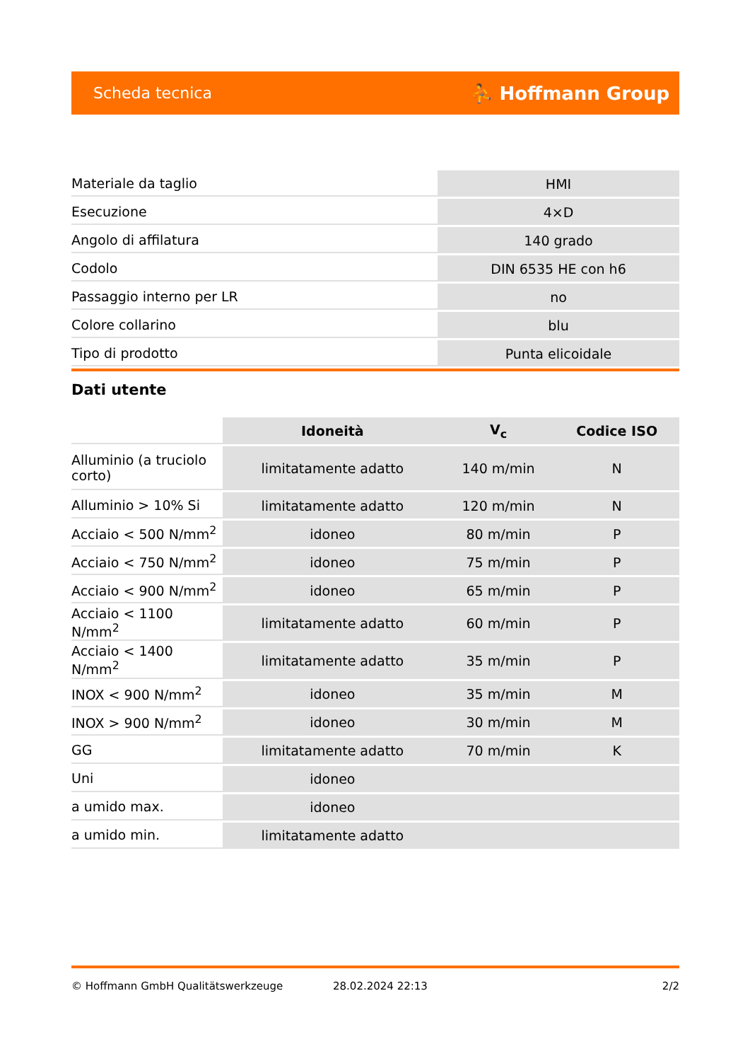Scheda tecnica ⛹ Hoffmann Group
| Materiale da taglio | HMI |
| Esecuzione | 4×D |
| Angolo di affilatura | 140 grado |
| Codolo | DIN 6535 HE con h6 |
| Passaggio interno per LR | no |
| Colore collarino | blu |
| Tipo di prodotto | Punta elicoidale |
Dati utente
| | Idoneità | V<sub>c</sub> | Codice ISO |
| --- | --- | --- | --- |
| Alluminio (a truciolo corto) | limitatamente adatto | 140 m/min | N |
| Alluminio > 10% Si | limitatamente adatto | 120 m/min | N |
| Acciaio < 500 N/mm<sup>2</sup> | idoneo | 80 m/min | P |
| Acciaio < 750 N/mm<sup>2</sup> | idoneo | 75 m/min | P |
| Acciaio < 900 N/mm<sup>2</sup> | idoneo | 65 m/min | P |
| Acciaio < 1100 N/mm<sup>2</sup> | limitatamente adatto | 60 m/min | P |
| Acciaio < 1400 N/mm<sup>2</sup> | limitatamente adatto | 35 m/min | P |
| INOX < 900 N/mm<sup>2</sup> | idoneo | 35 m/min | M |
| INOX > 900 N/mm<sup>2</sup> | idoneo | 30 m/min | M |
| GG | limitatamente adatto | 70 m/min | K |
| Uni | idoneo | | |
| a umido max. | idoneo | | |
| a umido min. | limitatamente adatto | | |
© Hoffmann GmbH Qualitätswerkzeuge 28.02.2024 22:13 2/2